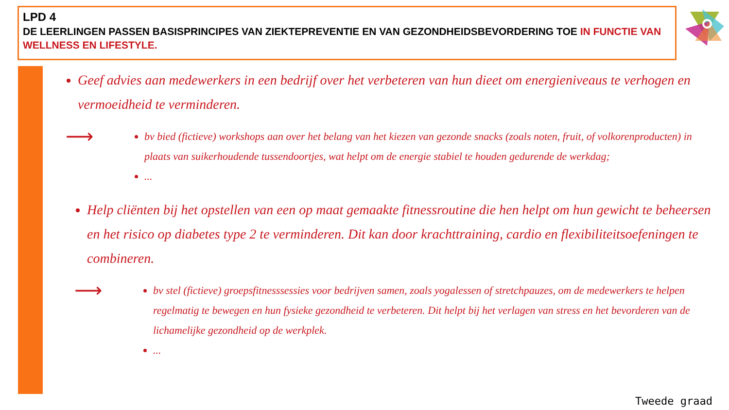LPD 4
DE LEERLINGEN PASSEN BASISPRINCIPES VAN ZIEKTEPREVENTIE EN VAN GEZONDHEIDSBEVORDERING TOE IN FUNCTIE VAN WELLNESS EN LIFESTYLE.
Geef advies aan medewerkers in een bedrijf over het verbeteren van hun dieet om energieniveaus te verhogen en vermoeidheid te verminderen.
⟶
bv bied (fictieve) workshops aan over het belang van het kiezen van gezonde snacks (zoals noten, fruit, of volkorenproducten) in plaats van suikerhoudende tussendoortjes, wat helpt om de energie stabiel te houden gedurende de werkdag;
...
Help cliënten bij het opstellen van een op maat gemaakte fitnessroutine die hen helpt om hun gewicht te beheersen en het risico op diabetes type 2 te verminderen. Dit kan door krachttraining, cardio en flexibiliteitsoefeningen te combineren.
⟶
bv stel (fictieve) groepsfitnesssessies voor bedrijven samen, zoals yogalessen of stretchpauzes, om de medewerkers te helpen regelmatig te bewegen en hun fysieke gezondheid te verbeteren. Dit helpt bij het verlagen van stress en het bevorderen van de lichamelijke gezondheid op de werkplek.
...
Tweede graad